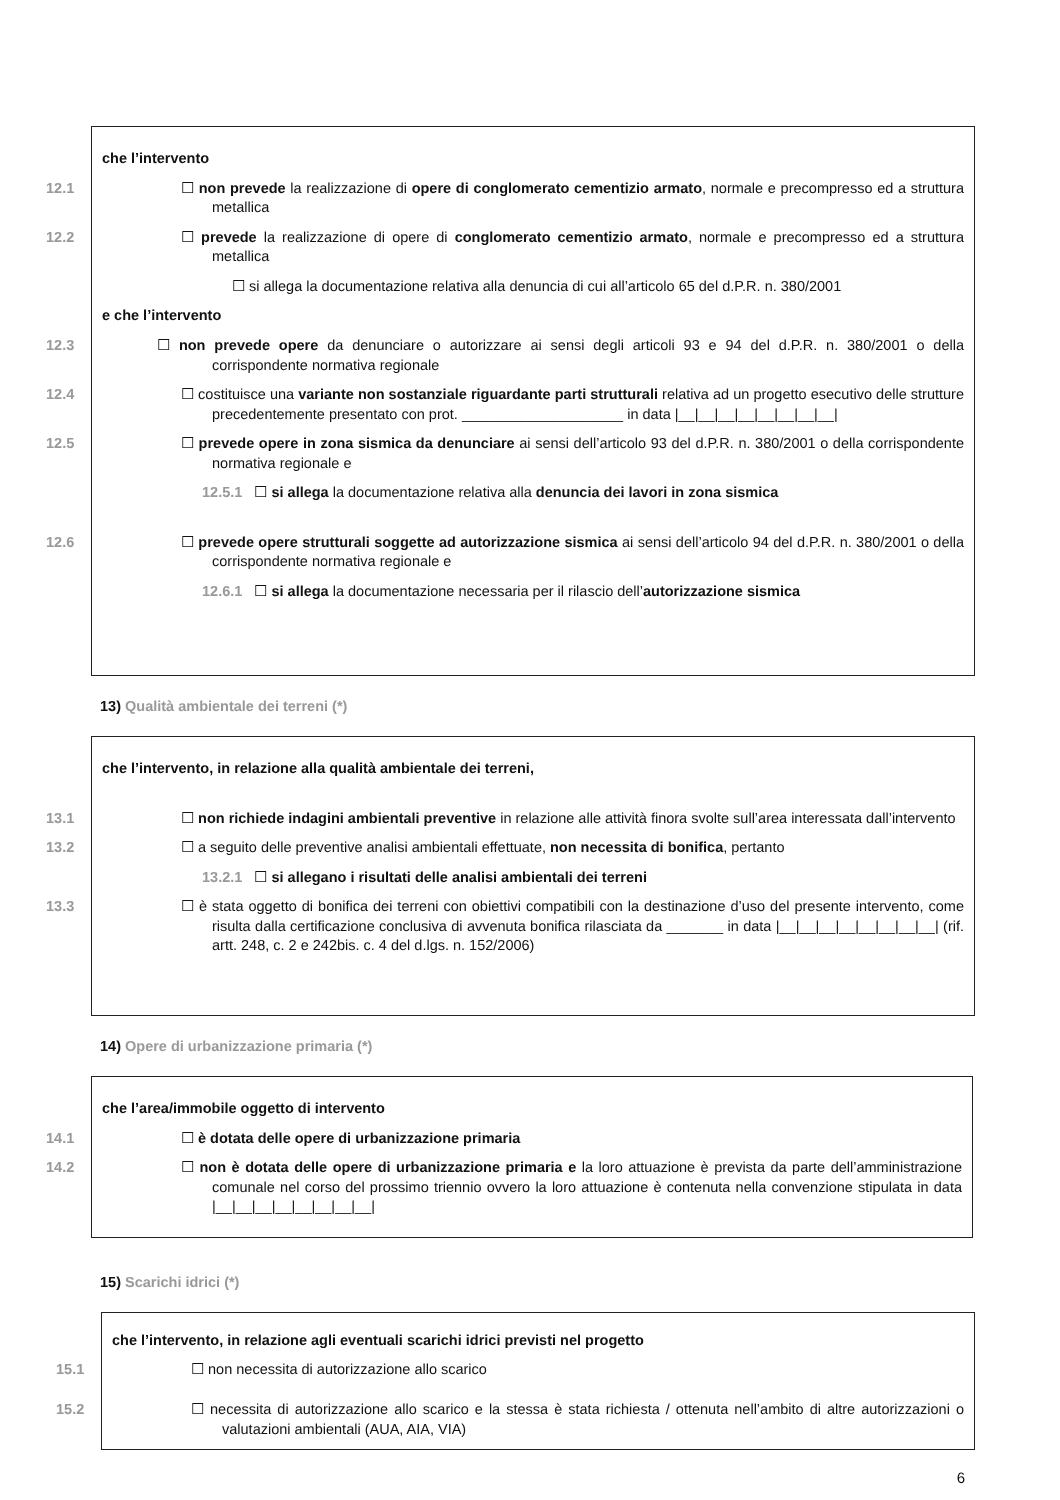che l’intervento
12.1 ☐ non prevede la realizzazione di opere di conglomerato cementizio armato, normale e precompresso ed a struttura metallica
12.2 ☐ prevede la realizzazione di opere di conglomerato cementizio armato, normale e precompresso ed a struttura metallica
☐ si allega la documentazione relativa alla denuncia di cui all’articolo 65 del d.P.R. n. 380/2001
e che l’intervento
12.3 ☐ non prevede opere da denunciare o autorizzare ai sensi degli articoli 93 e 94 del d.P.R. n. 380/2001 o della corrispondente normativa regionale
12.4 ☐ costituisce una variante non sostanziale riguardante parti strutturali relativa ad un progetto esecutivo delle strutture precedentemente presentato con prot. ____________________ in data |__|__|__|__|__|__|__|__|
12.5 ☐ prevede opere in zona sismica da denunciare ai sensi dell’articolo 93 del d.P.R. n. 380/2001 o della corrispondente normativa regionale e
12.5.1 ☐ si allega la documentazione relativa alla denuncia dei lavori in zona sismica
12.6 ☐ prevede opere strutturali soggette ad autorizzazione sismica ai sensi dell’articolo 94 del d.P.R. n. 380/2001 o della corrispondente normativa regionale e
12.6.1 ☐ si allega la documentazione necessaria per il rilascio dell’autorizzazione sismica
13) Qualità ambientale dei terreni (*)
che l’intervento, in relazione alla qualità ambientale dei terreni,
13.1 ☐ non richiede indagini ambientali preventive in relazione alle attività finora svolte sull’area interessata dall’intervento
13.2 ☐ a seguito delle preventive analisi ambientali effettuate, non necessita di bonifica, pertanto
13.2.1 ☐ si allegano i risultati delle analisi ambientali dei terreni
13.3 ☐ è stata oggetto di bonifica dei terreni con obiettivi compatibili con la destinazione d’uso del presente intervento, come risulta dalla certificazione conclusiva di avvenuta bonifica rilasciata da _______ in data |__|__|__|__|__|__|__|__| (rif. artt. 248, c. 2 e 242bis. c. 4 del d.lgs. n. 152/2006)
14) Opere di urbanizzazione primaria (*)
che l’area/immobile oggetto di intervento
14.1 ☐ è dotata delle opere di urbanizzazione primaria
14.2 ☐ non è dotata delle opere di urbanizzazione primaria e la loro attuazione è prevista da parte dell’amministrazione comunale nel corso del prossimo triennio ovvero la loro attuazione è contenuta nella convenzione stipulata in data |__|__|__|__|__|__|__|__|
15) Scarichi idrici (*)
che l’intervento, in relazione agli eventuali scarichi idrici previsti nel progetto
15.1 ☐ non necessita di autorizzazione allo scarico
15.2 ☐ necessita di autorizzazione allo scarico e la stessa è stata richiesta / ottenuta nell’ambito di altre autorizzazioni o valutazioni ambientali (AUA, AIA, VIA)
6